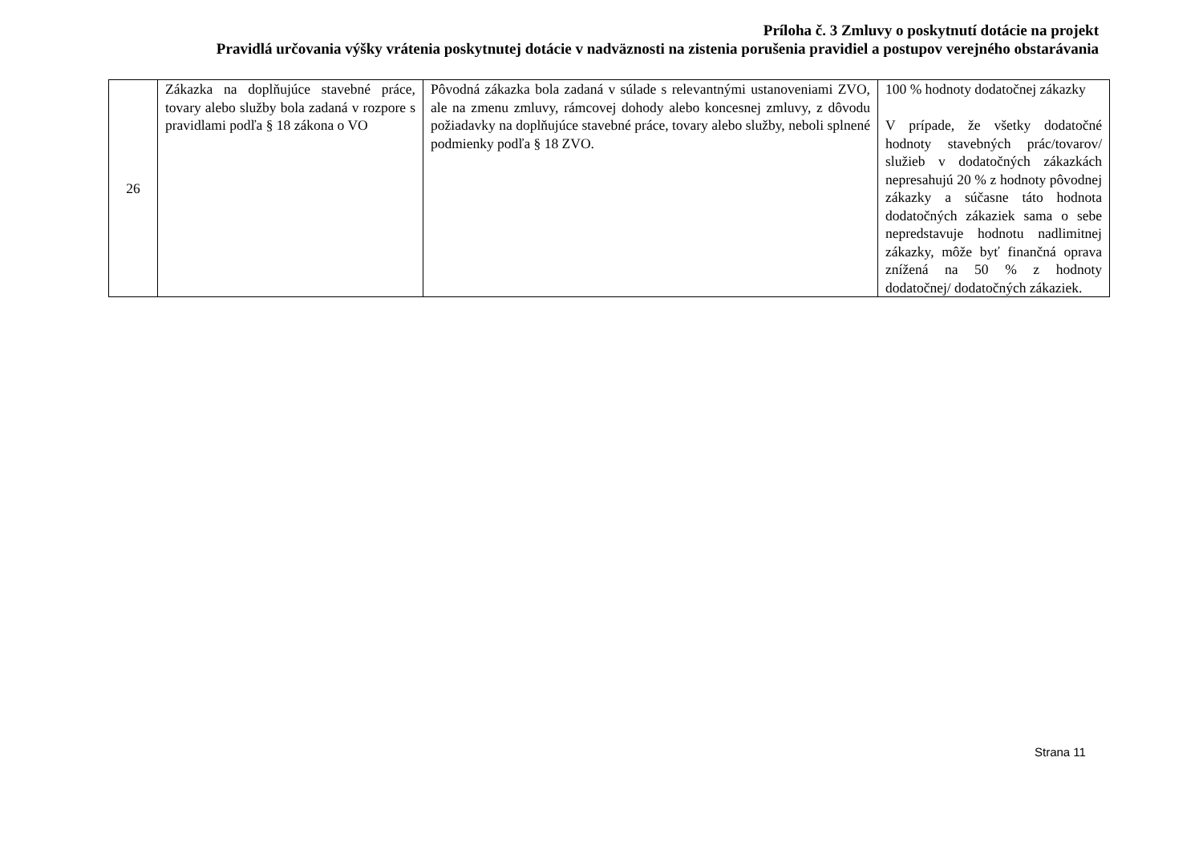Príloha č. 3 Zmluvy o poskytnutí dotácie na projekt
Pravidlá určovania výšky vrátenia poskytnutej dotácie v nadväznosti na zistenia porušenia pravidiel a postupov verejného obstarávania
| 26 | Zákazka na doplňujúce stavebné práce, tovary alebo služby bola zadaná v rozpore s pravidlami podľa § 18 zákona o VO | Pôvodná zákazka bola zadaná v súlade s relevantnými ustanoveniami ZVO, ale na zmenu zmluvy, rámcovej dohody alebo koncesnej zmluvy, z dôvodu požiadavky na doplňujúce stavebné práce, tovary alebo služby, neboli splnené podmienky podľa § 18 ZVO. | 100 % hodnoty dodatočnej zákazky V prípade, že všetky dodatočné hodnoty stavebných prác/tovarov/ služieb v dodatočných zákazkách nepresahujú 20 % z hodnoty pôvodnej zákazky a súčasne táto hodnota dodatočných zákaziek sama o sebe nepredstavuje hodnotu nadlimitnej zákazky, môže byť finančná oprava znížená na 50 % z hodnoty dodatočnej/ dodatočných zákaziek. |
Strana 11